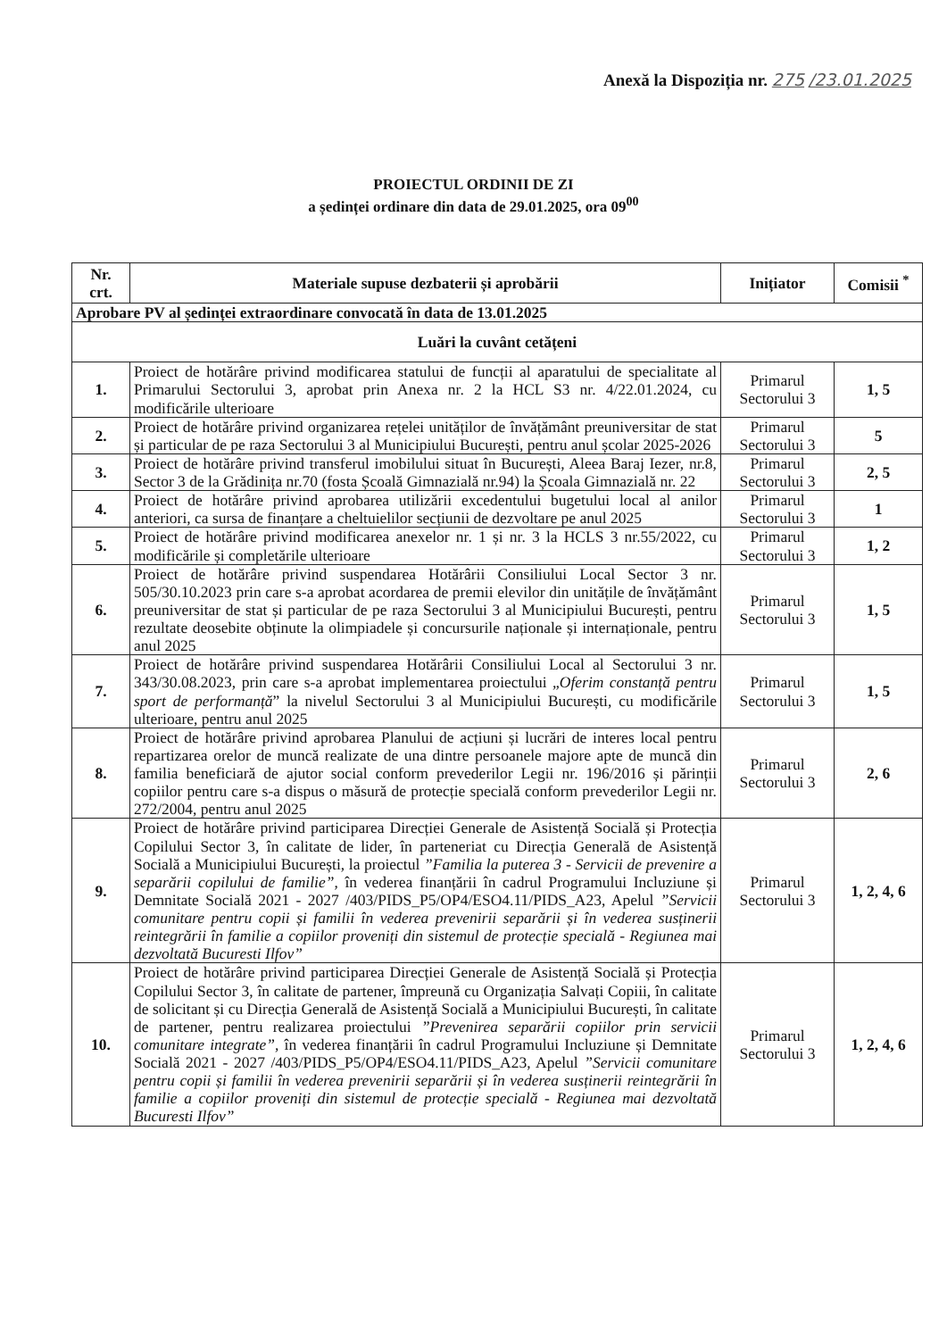Anexă la Dispoziția nr. 275 /23.01.2025
PROIECTUL ORDINII DE ZI
a ședinței ordinare din data de 29.01.2025, ora 09<sup>00</sup>
| Nr. crt. | Materiale supuse dezbaterii și aprobării | Inițiator | Comisii <sup>*</sup> |
| --- | --- | --- | --- |
| Aprobare PV al ședinței extraordinare convocată în data de 13.01.2025 | | | |
| Luări la cuvânt cetățeni | | | |
| 1. | Proiect de hotărâre privind modificarea statului de funcții al aparatului de specialitate al Primarului Sectorului 3, aprobat prin Anexa nr. 2 la HCL S3 nr. 4/22.01.2024, cu modificările ulterioare | Primarul Sectorului 3 | 1, 5 |
| 2. | Proiect de hotărâre privind organizarea rețelei unităților de învățământ preuniversitar de stat și particular de pe raza Sectorului 3 al Municipiului București, pentru anul școlar 2025-2026 | Primarul Sectorului 3 | 5 |
| 3. | Proiect de hotărâre privind transferul imobilului situat în București, Aleea Baraj Iezer, nr.8, Sector 3 de la Grădinița nr.70 (fosta Școală Gimnazială nr.94) la Școala Gimnazială nr. 22 | Primarul Sectorului 3 | 2, 5 |
| 4. | Proiect de hotărâre privind aprobarea utilizării excedentului bugetului local al anilor anteriori, ca sursa de finanțare a cheltuielilor secțiunii de dezvoltare pe anul 2025 | Primarul Sectorului 3 | 1 |
| 5. | Proiect de hotărâre privind modificarea anexelor nr. 1 și nr. 3 la HCLS 3 nr.55/2022, cu modificările și completările ulterioare | Primarul Sectorului 3 | 1, 2 |
| 6. | Proiect de hotărâre privind suspendarea Hotărârii Consiliului Local Sector 3 nr. 505/30.10.2023 prin care s-a aprobat acordarea de premii elevilor din unitățile de învățământ preuniversitar de stat și particular de pe raza Sectorului 3 al Municipiului București, pentru rezultate deosebite obținute la olimpiadele și concursurile naționale și internaționale, pentru anul 2025 | Primarul Sectorului 3 | 1, 5 |
| 7. | Proiect de hotărâre privind suspendarea Hotărârii Consiliului Local al Sectorului 3 nr. 343/30.08.2023, prin care s-a aprobat implementarea proiectului „ Oferim constanță pentru sport de performanță ” la nivelul Sectorului 3 al Municipiului București, cu modificările ulterioare, pentru anul 2025 | Primarul Sectorului 3 | 1, 5 |
| 8. | Proiect de hotărâre privind aprobarea Planului de acțiuni și lucrări de interes local pentru repartizarea orelor de muncă realizate de una dintre persoanele majore apte de muncă din familia beneficiară de ajutor social conform prevederilor Legii nr. 196/2016 și părinții copiilor pentru care s-a dispus o măsură de protecție specială conform prevederilor Legii nr. 272/2004, pentru anul 2025 | Primarul Sectorului 3 | 2, 6 |
| 9. | Proiect de hotărâre privind participarea Direcției Generale de Asistență Socială și Protecția Copilului Sector 3, în calitate de lider, în parteneriat cu Direcția Generală de Asistență Socială a Municipiului București, la proiectul ”Familia la puterea 3 - Servicii de prevenire a separării copilului de familie” , în vederea finanțării în cadrul Programului Incluziune și Demnitate Socială 2021 - 2027 /403/PIDS_P5/OP4/ESO4.11/PIDS_A23, Apelul ”Servicii comunitare pentru copii și familii în vederea prevenirii separării și în vederea susținerii reintegrării în familie a copiilor proveniți din sistemul de protecție specială - Regiunea mai dezvoltată Bucuresti Ilfov” | Primarul Sectorului 3 | 1, 2, 4, 6 |
| 10. | Proiect de hotărâre privind participarea Direcției Generale de Asistență Socială și Protecția Copilului Sector 3, în calitate de partener, împreună cu Organizația Salvați Copiii, în calitate de solicitant și cu Direcția Generală de Asistență Socială a Municipiului București, în calitate de partener, pentru realizarea proiectului ”Prevenirea separării copiilor prin servicii comunitare integrate” , în vederea finanțării în cadrul Programului Incluziune și Demnitate Socială 2021 - 2027 /403/PIDS_P5/OP4/ESO4.11/PIDS_A23, Apelul ”Servicii comunitare pentru copii și familii în vederea prevenirii separării și în vederea susținerii reintegrării în familie a copiilor proveniți din sistemul de protecție specială - Regiunea mai dezvoltată Bucuresti Ilfov” | Primarul Sectorului 3 | 1, 2, 4, 6 |